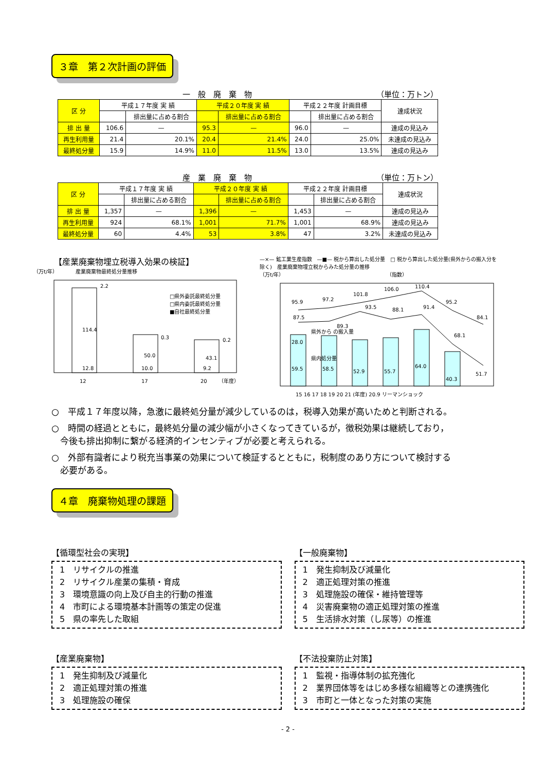３章　第２次計画の評価
一　般　廃　棄　物 （単位：万トン）
| 区 分 | 平成１７年度 実 績 | | 平成２０年度 実 績 | | 平成２２年度 計画目標 | | 達成状況 |
| --- | --- | --- | --- | --- | --- | --- | --- |
| | | 排出量に占める割合 | | 排出量に占める割合 | | 排出量に占める割合 | |
| 排 出 量 | 106.6 | — | 95.3 | — | 96.0 | — | 達成の見込み |
| 再生利用量 | 21.4 | 20.1% | 20.4 | 21.4% | 24.0 | 25.0% | 未達成の見込み |
| 最終処分量 | 15.9 | 14.9% | 11.0 | 11.5% | 13.0 | 13.5% | 達成の見込み |
産　業　廃　棄　物 （単位：万トン）
| 区 分 | 平成１７年度 実 績 | | 平成２０年度 実 績 | | 平成２２年度 計画目標 | | 達成状況 |
| --- | --- | --- | --- | --- | --- | --- | --- |
| | | 排出量に占める割合 | | 排出量に占める割合 | | 排出量に占める割合 | |
| 排 出 量 | 1,357 | — | 1,396 | — | 1,453 | — | 達成の見込み |
| 再生利用量 | 924 | 68.1% | 1,001 | 71.7% | 1,001 | 68.9% | 達成の見込み |
| 最終処分量 | 60 | 4.4% | 53 | 3.8% | 47 | 3.2% | 未達成の見込み |
【産業廃棄物埋立税導入効果の検証】
（万t/年）　　　　産業廃棄物最終処分量推移
114.4
50.0
43.1
12.8
10.0
9.2
2.2
0.3
0.2
□県外委託最終処分量
□県内委託最終処分量
■自社最終処分量
12
17
20
（年度）
—×— 鉱工業生産指数　—■— 税から算出した処分量　□ 税から算出した処分量(県外からの搬入分を除く)　産業廃棄物埋立税からみた処分量の推移
（万t/年）　　　　　　　　　　　　　　　　　　　　　（指数）
59.5
58.5
52.9
55.7
64.0
40.3
95.9
97.2
101.8
106.0
110.4
95.2
84.1
87.5
89.3
93.5
88.1
91.4
68.1
51.7
28.0
県外から の搬入量
県内処分量
15 16 17 18 19 20 21 (年度) 20.9 リーマンショック
○　平成１７年度以降，急激に最終処分量が減少しているのは，税導入効果が高いためと判断される。
○　時間の経過とともに，最終処分量の減少幅が小さくなってきているが，徴税効果は継続しており，
　今後も排出抑制に繋がる経済的インセンティブが必要と考えられる。
○　外部有識者により税充当事業の効果について検証するとともに，税制度のあり方について検討する
　必要がある。
４章　廃棄物処理の課題
【循環型社会の実現】
1　リサイクルの推進
2　リサイクル産業の集積・育成
3　環境意識の向上及び自主的行動の推進
4　市町による環境基本計画等の策定の促進
5　県の率先した取組
【一般廃棄物】
1　発生抑制及び減量化
2　適正処理対策の推進
3　処理施設の確保・維持管理等
4　災害廃棄物の適正処理対策の推進
5　生活排水対策（し尿等）の推進
【産業廃棄物】
1　発生抑制及び減量化
2　適正処理対策の推進
3　処理施設の確保
【不法投棄防止対策】
1　監視・指導体制の拡充強化
2　業界団体等をはじめ多様な組織等との連携強化
3　市町と一体となった対策の実施
- 2 -